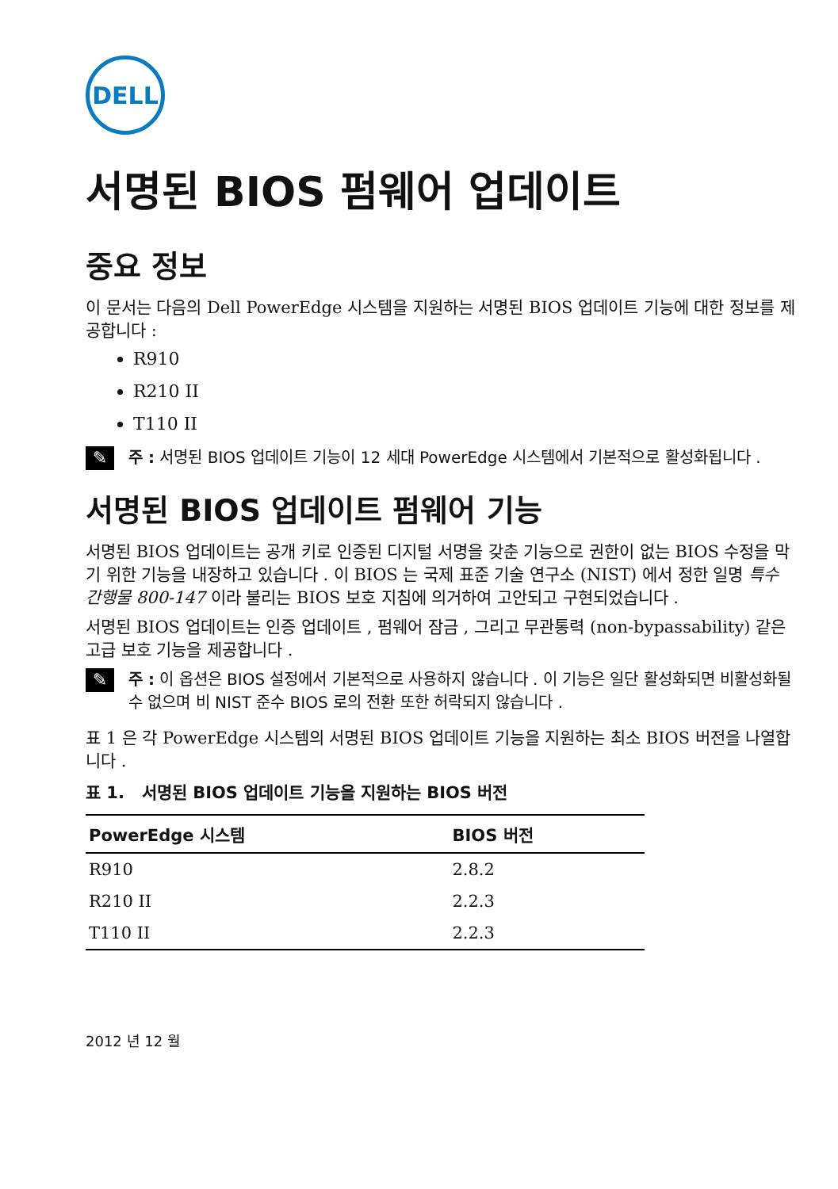DELL
서명된 BIOS 펌웨어 업데이트
중요 정보
이 문서는 다음의 Dell PowerEdge 시스템을 지원하는 서명된 BIOS 업데이트 기능에 대한 정보를 제공합니다 :
R910
R210 II
T110 II
✎
주 : 서명된 BIOS 업데이트 기능이 12 세대 PowerEdge 시스템에서 기본적으로 활성화됩니다 .
서명된 BIOS 업데이트 펌웨어 기능
서명된 BIOS 업데이트는 공개 키로 인증된 디지털 서명을 갖춘 기능으로 권한이 없는 BIOS 수정을 막기 위한 기능을 내장하고 있습니다 . 이 BIOS 는 국제 표준 기술 연구소 (NIST) 에서 정한 일명 특수 간행물 800-147 이라 불리는 BIOS 보호 지침에 의거하여 고안되고 구현되었습니다 .
서명된 BIOS 업데이트는 인증 업데이트 , 펌웨어 잠금 , 그리고 무관통력 (non-bypassability) 같은 고급 보호 기능을 제공합니다 .
✎
주 : 이 옵션은 BIOS 설정에서 기본적으로 사용하지 않습니다 . 이 기능은 일단 활성화되면 비활성화될 수 없으며 비 NIST 준수 BIOS 로의 전환 또한 허락되지 않습니다 .
표 1 은 각 PowerEdge 시스템의 서명된 BIOS 업데이트 기능을 지원하는 최소 BIOS 버전을 나열합니다 .
표 1. 서명된 BIOS 업데이트 기능을 지원하는 BIOS 버전
| PowerEdge 시스템 | BIOS 버전 |
| --- | --- |
| R910 | 2.8.2 |
| R210 II | 2.2.3 |
| T110 II | 2.2.3 |
2012 년 12 월